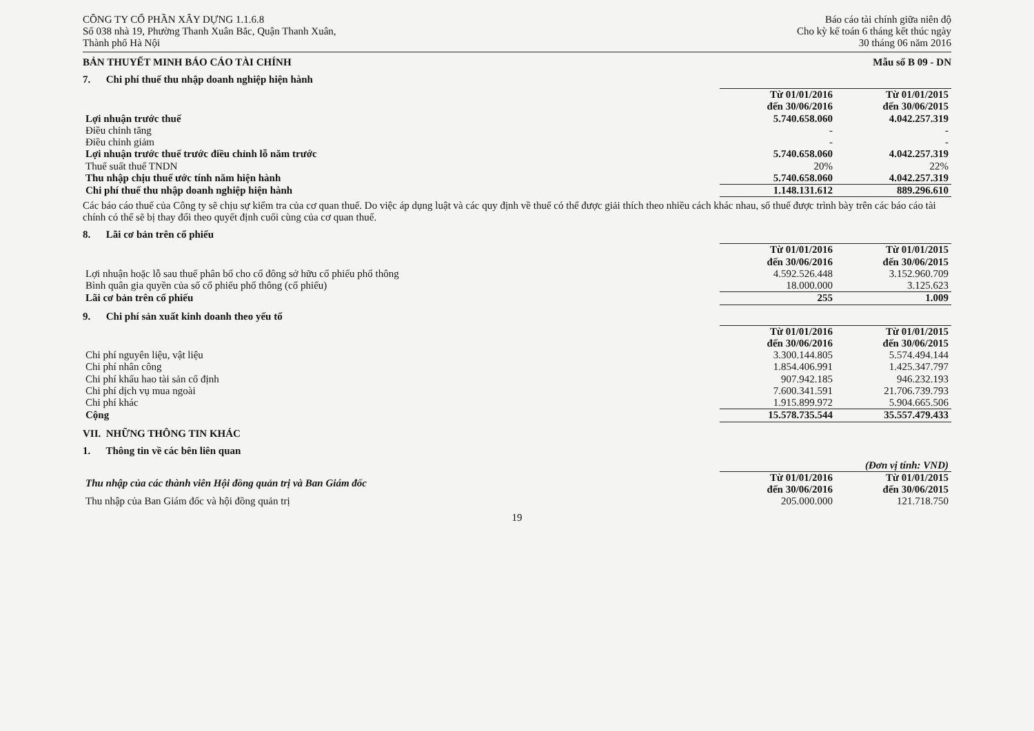CÔNG TY CỔ PHẦN XÂY DỰNG 1.1.6.8
Số 038 nhà 19, Phường Thanh Xuân Bắc, Quận Thanh Xuân,
Thành phố Hà Nội
Báo cáo tài chính giữa niên độ
Cho kỳ kế toán 6 tháng kết thúc ngày
30 tháng 06 năm 2016
BẢN THUYẾT MINH BÁO CÁO TÀI CHÍNH Mẫu số B 09 - DN
7. Chi phí thuế thu nhập doanh nghiệp hiện hành
| | Từ 01/01/2016 đến 30/06/2016 | Từ 01/01/2015 đến 30/06/2015 |
| Lợi nhuận trước thuế | 5.740.658.060 | 4.042.257.319 |
| Điều chỉnh tăng | - | - |
| Điều chỉnh giảm | - | - |
| Lợi nhuận trước thuế trước điều chỉnh lỗ năm trước | 5.740.658.060 | 4.042.257.319 |
| Thuế suất thuế TNDN | 20% | 22% |
| Thu nhập chịu thuế ước tính năm hiện hành | 5.740.658.060 | 4.042.257.319 |
| Chi phí thuế thu nhập doanh nghiệp hiện hành | 1.148.131.612 | 889.296.610 |
Các báo cáo thuế của Công ty sẽ chịu sự kiểm tra của cơ quan thuế. Do việc áp dụng luật và các quy định về thuế có thể được giải thích theo nhiều cách khác nhau, số thuế được trình bày trên các báo cáo tài chính có thể sẽ bị thay đổi theo quyết định cuối cùng của cơ quan thuế.
8. Lãi cơ bản trên cổ phiếu
| | Từ 01/01/2016 đến 30/06/2016 | Từ 01/01/2015 đến 30/06/2015 |
| Lợi nhuận hoặc lỗ sau thuế phân bổ cho cổ đông sở hữu cổ phiếu phổ thông | 4.592.526.448 | 3.152.960.709 |
| Bình quân gia quyền của số cổ phiếu phổ thông (cổ phiếu) | 18.000.000 | 3.125.623 |
| Lãi cơ bản trên cổ phiếu | 255 | 1.009 |
9. Chi phí sản xuất kinh doanh theo yếu tố
| | Từ 01/01/2016 đến 30/06/2016 | Từ 01/01/2015 đến 30/06/2015 |
| Chi phí nguyên liệu, vật liệu | 3.300.144.805 | 5.574.494.144 |
| Chi phí nhân công | 1.854.406.991 | 1.425.347.797 |
| Chi phí khấu hao tài sản cố định | 907.942.185 | 946.232.193 |
| Chi phí dịch vụ mua ngoài | 7.600.341.591 | 21.706.739.793 |
| Chi phí khác | 1.915.899.972 | 5.904.665.506 |
| Cộng | 15.578.735.544 | 35.557.479.433 |
VII. NHỮNG THÔNG TIN KHÁC
1. Thông tin về các bên liên quan
| | | (Đơn vị tính: VND) |
| Thu nhập của các thành viên Hội đồng quản trị và Ban Giám đốc | Từ 01/01/2016 đến 30/06/2016 | Từ 01/01/2015 đến 30/06/2015 |
| Thu nhập của Ban Giám đốc và hội đồng quản trị | 205.000.000 | 121.718.750 |
19